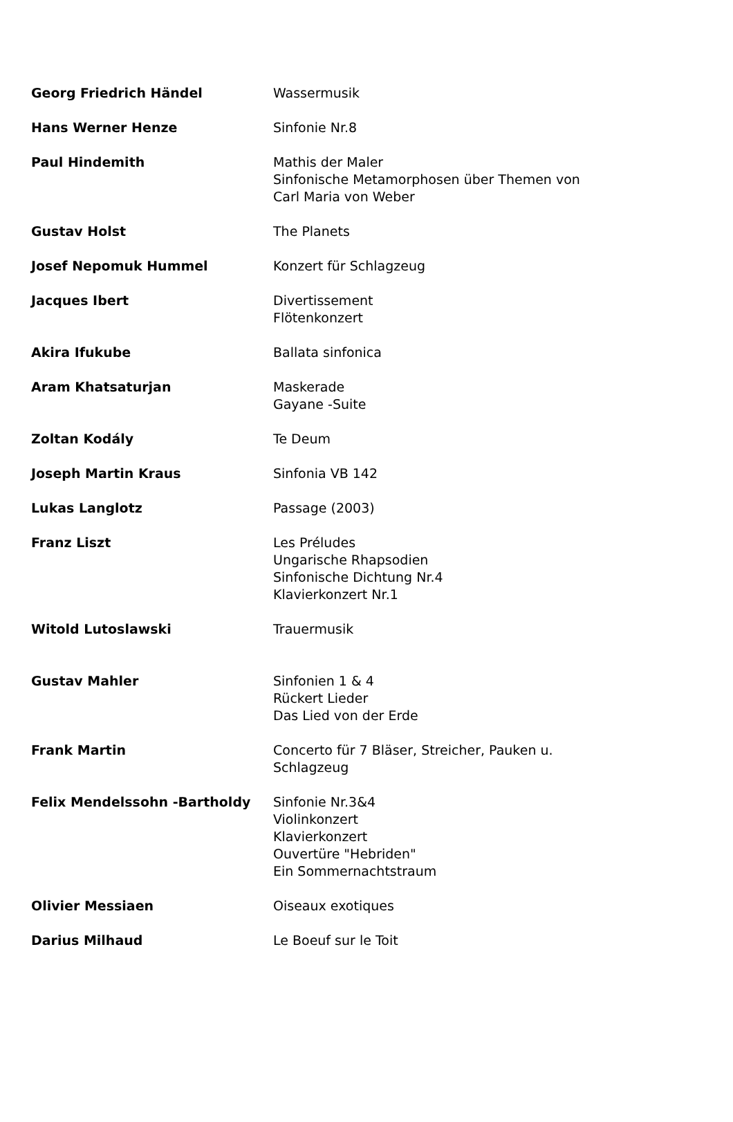| Georg Friedrich Händel | Wassermusik |
| Hans Werner Henze | Sinfonie Nr.8 |
| Paul Hindemith | Mathis der Maler Sinfonische Metamorphosen über Themen von Carl Maria von Weber |
| Gustav Holst | The Planets |
| Josef Nepomuk Hummel | Konzert für Schlagzeug |
| Jacques Ibert | Divertissement Flötenkonzert |
| Akira Ifukube | Ballata sinfonica |
| Aram Khatsaturjan | Maskerade Gayane -Suite |
| Zoltan Kodály | Te Deum |
| Joseph Martin Kraus | Sinfonia VB 142 |
| Lukas Langlotz | Passage (2003) |
| Franz Liszt | Les Préludes Ungarische Rhapsodien Sinfonische Dichtung Nr.4 Klavierkonzert Nr.1 |
| Witold Lutoslawski | Trauermusik |
| Gustav Mahler | Sinfonien 1 & 4 Rückert Lieder Das Lied von der Erde |
| Frank Martin | Concerto für 7 Bläser, Streicher, Pauken u. Schlagzeug |
| Felix Mendelssohn -Bartholdy | Sinfonie Nr.3&4 Violinkonzert Klavierkonzert Ouvertüre "Hebriden" Ein Sommernachtstraum |
| Olivier Messiaen | Oiseaux exotiques |
| Darius Milhaud | Le Boeuf sur le Toit |